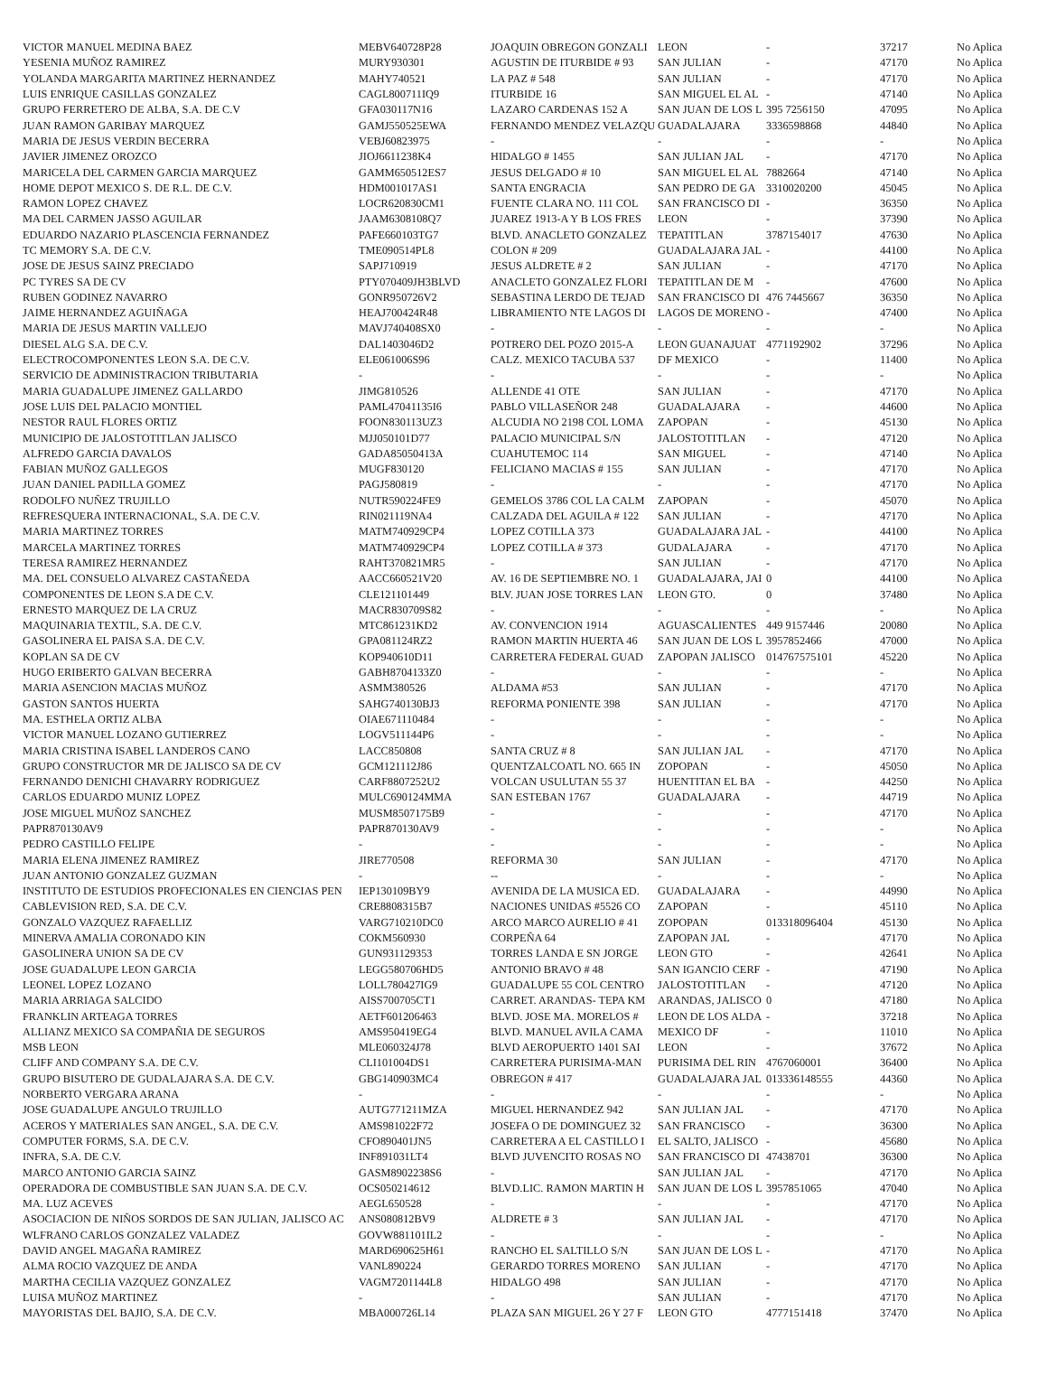| VICTOR MANUEL MEDINA BAEZ | MEBV640728P28 | JOAQUIN OBREGON GONZALI | LEON | - | 37217 | No Aplica |
| YESENIA MUÑOZ RAMIREZ | MURY930301 | AGUSTIN DE ITURBIDE # 93 | SAN JULIAN | - | 47170 | No Aplica |
| YOLANDA MARGARITA MARTINEZ HERNANDEZ | MAHY740521 | LA PAZ # 548 | SAN JULIAN | - | 47170 | No Aplica |
| LUIS ENRIQUE CASILLAS GONZALEZ | CAGL800711IQ9 | ITURBIDE 16 | SAN MIGUEL EL AL | - | 47140 | No Aplica |
| GRUPO FERRETERO DE ALBA, S.A. DE C.V | GFA030117N16 | LAZARO CARDENAS 152 A | SAN JUAN DE LOS L | 395 7256150 | 47095 | No Aplica |
| JUAN RAMON GARIBAY MARQUEZ | GAMJ550525EWA | FERNANDO MENDEZ VELAZQU | GUADALAJARA | 3336598868 | 44840 | No Aplica |
| MARIA DE JESUS VERDIN BECERRA | VEBJ60823975 | - | - | - | - | No Aplica |
| JAVIER JIMENEZ OROZCO | JIOJ6611238K4 | HIDALGO # 1455 | SAN JULIAN JAL | - | 47170 | No Aplica |
| MARICELA DEL CARMEN GARCIA MARQUEZ | GAMM650512ES7 | JESUS DELGADO # 10 | SAN MIGUEL EL AL | 7882664 | 47140 | No Aplica |
| HOME DEPOT MEXICO S. DE R.L. DE C.V. | HDM001017AS1 | SANTA ENGRACIA | SAN PEDRO DE GA | 3310020200 | 45045 | No Aplica |
| RAMON LOPEZ CHAVEZ | LOCR620830CM1 | FUENTE CLARA NO. 111 COL | SAN FRANCISCO DI | - | 36350 | No Aplica |
| MA DEL CARMEN JASSO AGUILAR | JAAM6308108Q7 | JUAREZ 1913-A Y B LOS FRES | LEON | - | 37390 | No Aplica |
| EDUARDO NAZARIO PLASCENCIA FERNANDEZ | PAFE660103TG7 | BLVD. ANACLETO GONZALEZ | TEPATITLAN | 3787154017 | 47630 | No Aplica |
| TC MEMORY S.A. DE C.V. | TME090514PL8 | COLON # 209 | GUADALAJARA JAL | - | 44100 | No Aplica |
| JOSE DE JESUS SAINZ PRECIADO | SAPJ710919 | JESUS ALDRETE # 2 | SAN JULIAN | - | 47170 | No Aplica |
| PC TYRES SA DE CV | PTY070409JH3BLVD | ANACLETO GONZALEZ FLORI | TEPATITLAN DE M | - | 47600 | No Aplica |
| RUBEN GODINEZ NAVARRO | GONR950726V2 | SEBASTINA LERDO DE TEJAD | SAN FRANCISCO DI | 476 7445667 | 36350 | No Aplica |
| JAIME HERNANDEZ AGUIÑAGA | HEAJ700424R48 | LIBRAMIENTO NTE LAGOS DI | LAGOS DE MORENO | - | 47400 | No Aplica |
| MARIA DE JESUS MARTIN VALLEJO | MAVJ740408SX0 | - | - | - | - | No Aplica |
| DIESEL ALG S.A. DE C.V. | DAL1403046D2 | POTRERO DEL POZO 2015-A | LEON GUANAJUAT | 4771192902 | 37296 | No Aplica |
| ELECTROCOMPONENTES LEON S.A. DE C.V. | ELE061006S96 | CALZ. MEXICO TACUBA 537 | DF MEXICO | - | 11400 | No Aplica |
| SERVICIO DE ADMINISTRACION TRIBUTARIA | - | - | - | - | - | No Aplica |
| MARIA GUADALUPE JIMENEZ GALLARDO | JIMG810526 | ALLENDE 41 OTE | SAN JULIAN | - | 47170 | No Aplica |
| JOSE LUIS DEL PALACIO MONTIEL | PAML47041135I6 | PABLO VILLASEÑOR 248 | GUADALAJARA | - | 44600 | No Aplica |
| NESTOR RAUL FLORES ORTIZ | FOON830113UZ3 | ALCUDIA NO 2198 COL LOMA | ZAPOPAN | - | 45130 | No Aplica |
| MUNICIPIO DE JALOSTOTITLAN JALISCO | MJJ050101D77 | PALACIO MUNICIPAL S/N | JALOSTOTITLAN | - | 47120 | No Aplica |
| ALFREDO GARCIA DAVALOS | GADA85050413A | CUAHUTEMOC 114 | SAN MIGUEL | - | 47140 | No Aplica |
| FABIAN MUÑOZ GALLEGOS | MUGF830120 | FELICIANO MACIAS # 155 | SAN JULIAN | - | 47170 | No Aplica |
| JUAN DANIEL PADILLA GOMEZ | PAGJ580819 | - | - | - | 47170 | No Aplica |
| RODOLFO NUÑEZ TRUJILLO | NUTR590224FE9 | GEMELOS 3786 COL LA CALM | ZAPOPAN | - | 45070 | No Aplica |
| REFRESQUERA INTERNACIONAL, S.A. DE C.V. | RIN021119NA4 | CALZADA DEL AGUILA # 122 | SAN JULIAN | - | 47170 | No Aplica |
| MARIA MARTINEZ TORRES | MATM740929CP4 | LOPEZ COTILLA 373 | GUADALAJARA JAL | - | 44100 | No Aplica |
| MARCELA MARTINEZ TORRES | MATM740929CP4 | LOPEZ COTILLA # 373 | GUDALAJARA | - | 47170 | No Aplica |
| TERESA RAMIREZ HERNANDEZ | RAHT370821MR5 | - | SAN JULIAN | - | 47170 | No Aplica |
| MA. DEL CONSUELO ALVAREZ CASTAÑEDA | AACC660521V20 | AV. 16 DE SEPTIEMBRE NO. 1 | GUADALAJARA, JAI | 0 | 44100 | No Aplica |
| COMPONENTES DE LEON S.A DE C.V. | CLE121101449 | BLV. JUAN JOSE TORRES LAN | LEON GTO. | 0 | 37480 | No Aplica |
| ERNESTO MARQUEZ DE LA CRUZ | MACR830709S82 | - | - | - | - | No Aplica |
| MAQUINARIA TEXTIL, S.A. DE C.V. | MTC861231KD2 | AV. CONVENCION 1914 | AGUASCALIENTES | 449 9157446 | 20080 | No Aplica |
| GASOLINERA EL PAISA S.A. DE C.V. | GPA081124RZ2 | RAMON MARTIN HUERTA 46 | SAN JUAN DE LOS L | 3957852466 | 47000 | No Aplica |
| KOPLAN SA DE CV | KOP940610D11 | CARRETERA FEDERAL GUAD | ZAPOPAN JALISCO | 014767575101 | 45220 | No Aplica |
| HUGO ERIBERTO GALVAN BECERRA | GABH8704133Z0 | - | - | - | - | No Aplica |
| MARIA ASENCION MACIAS MUÑOZ | ASMM380526 | ALDAMA #53 | SAN JULIAN | - | 47170 | No Aplica |
| GASTON SANTOS HUERTA | SAHG740130BJ3 | REFORMA PONIENTE 398 | SAN JULIAN | - | 47170 | No Aplica |
| MA. ESTHELA ORTIZ ALBA | OIAE671110484 | - | - | - | - | No Aplica |
| VICTOR MANUEL LOZANO GUTIERREZ | LOGV511144P6 | - | - | - | - | No Aplica |
| MARIA CRISTINA ISABEL LANDEROS CANO | LACC850808 | SANTA CRUZ # 8 | SAN JULIAN JAL | - | 47170 | No Aplica |
| GRUPO CONSTRUCTOR MR DE JALISCO SA DE CV | GCM121112J86 | QUENTZALCOATL NO. 665 IN | ZOPOPAN | - | 45050 | No Aplica |
| FERNANDO DENICHI CHAVARRY RODRIGUEZ | CARF8807252U2 | VOLCAN USULUTAN 55 37 | HUENTITAN EL BA | - | 44250 | No Aplica |
| CARLOS EDUARDO MUNIZ LOPEZ | MULC690124MMA | SAN ESTEBAN 1767 | GUADALAJARA | - | 44719 | No Aplica |
| JOSE MIGUEL MUÑOZ SANCHEZ | MUSM8507175B9 | - | - | - | 47170 | No Aplica |
| PAPR870130AV9 | PAPR870130AV9 | - | - | - | - | No Aplica |
| PEDRO CASTILLO FELIPE | - | - | - | - | - | No Aplica |
| MARIA ELENA JIMENEZ RAMIREZ | JIRE770508 | REFORMA 30 | SAN JULIAN | - | 47170 | No Aplica |
| JUAN ANTONIO GONZALEZ GUZMAN | - | -- | - | - | - | No Aplica |
| INSTITUTO DE ESTUDIOS PROFECIONALES EN CIENCIAS PEN | IEP130109BY9 | AVENIDA DE LA MUSICA ED. | GUADALAJARA | - | 44990 | No Aplica |
| CABLEVISION RED, S.A. DE C.V. | CRE8808315B7 | NACIONES UNIDAS #5526 CO | ZAPOPAN | - | 45110 | No Aplica |
| GONZALO VAZQUEZ RAFAELLIZ | VARG710210DC0 | ARCO MARCO AURELIO # 41 | ZOPOPAN | 013318096404 | 45130 | No Aplica |
| MINERVA AMALIA CORONADO KIN | COKM560930 | CORPEÑA 64 | ZAPOPAN JAL | - | 47170 | No Aplica |
| GASOLINERA UNION SA DE CV | GUN931129353 | TORRES LANDA E SN JORGE | LEON GTO | - | 42641 | No Aplica |
| JOSE GUADALUPE LEON GARCIA | LEGG580706HD5 | ANTONIO BRAVO # 48 | SAN IGANCIO CERF | - | 47190 | No Aplica |
| LEONEL LOPEZ LOZANO | LOLL780427IG9 | GUADALUPE 55 COL CENTRO | JALOSTOTITLAN | - | 47120 | No Aplica |
| MARIA ARRIAGA SALCIDO | AISS700705CT1 | CARRET. ARANDAS- TEPA KM | ARANDAS, JALISCO | 0 | 47180 | No Aplica |
| FRANKLIN ARTEAGA TORRES | AETF601206463 | BLVD. JOSE MA. MORELOS # | LEON DE LOS ALDA | - | 37218 | No Aplica |
| ALLIANZ MEXICO SA COMPAÑIA DE SEGUROS | AMS950419EG4 | BLVD. MANUEL AVILA CAMA | MEXICO DF | - | 11010 | No Aplica |
| MSB LEON | MLE060324J78 | BLVD AEROPUERTO 1401 SAI | LEON | - | 37672 | No Aplica |
| CLIFF AND COMPANY S.A. DE C.V. | CLI101004DS1 | CARRETERA PURISIMA-MAN | PURISIMA DEL RIN | 4767060001 | 36400 | No Aplica |
| GRUPO BISUTERO DE GUDALAJARA S.A. DE C.V. | GBG140903MC4 | OBREGON # 417 | GUADALAJARA JAL | 013336148555 | 44360 | No Aplica |
| NORBERTO VERGARA ARANA | - | - | - | - | - | No Aplica |
| JOSE GUADALUPE ANGULO TRUJILLO | AUTG771211MZA | MIGUEL HERNANDEZ 942 | SAN JULIAN JAL | - | 47170 | No Aplica |
| ACEROS Y MATERIALES SAN ANGEL, S.A. DE C.V. | AMS981022F72 | JOSEFA O DE DOMINGUEZ 32 | SAN FRANCISCO | - | 36300 | No Aplica |
| COMPUTER FORMS, S.A. DE C.V. | CFO890401JN5 | CARRETERA A EL CASTILLO I | EL SALTO, JALISCO | - | 45680 | No Aplica |
| INFRA, S.A. DE C.V. | INF891031LT4 | BLVD JUVENCITO ROSAS NO | SAN FRANCISCO DI | 47438701 | 36300 | No Aplica |
| MARCO ANTONIO GARCIA SAINZ | GASM8902238S6 | - | SAN JULIAN JAL | - | 47170 | No Aplica |
| OPERADORA DE COMBUSTIBLE SAN JUAN S.A. DE C.V. | OCS050214612 | BLVD.LIC. RAMON MARTIN H | SAN JUAN DE LOS L | 3957851065 | 47040 | No Aplica |
| MA. LUZ ACEVES | AEGL650528 | - | - | - | 47170 | No Aplica |
| ASOCIACION DE NIÑOS SORDOS DE SAN JULIAN, JALISCO AC | ANS080812BV9 | ALDRETE # 3 | SAN JULIAN JAL | - | 47170 | No Aplica |
| WLFRANO CARLOS GONZALEZ VALADEZ | GOVW881101IL2 | - | - | - | - | No Aplica |
| DAVID ANGEL MAGAÑA RAMIREZ | MARD690625H61 | RANCHO EL SALTILLO S/N | SAN JUAN DE LOS L | - | 47170 | No Aplica |
| ALMA ROCIO VAZQUEZ DE ANDA | VANL890224 | GERARDO TORRES MORENO | SAN JULIAN | - | 47170 | No Aplica |
| MARTHA CECILIA VAZQUEZ GONZALEZ | VAGM7201144L8 | HIDALGO 498 | SAN JULIAN | - | 47170 | No Aplica |
| LUISA MUÑOZ MARTINEZ | - | - | SAN JULIAN | - | 47170 | No Aplica |
| MAYORISTAS DEL BAJIO, S.A. DE C.V. | MBA000726L14 | PLAZA SAN MIGUEL 26 Y 27 F | LEON GTO | 4777151418 | 37470 | No Aplica |